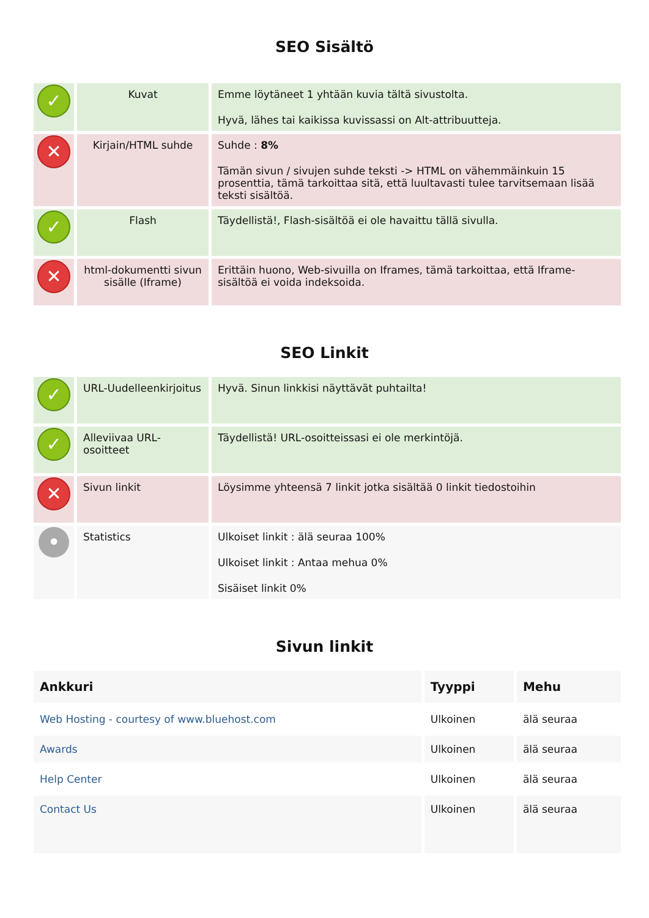SEO Sisältö
| ✓ | Kuvat | Emme löytäneet 1 yhtään kuvia tältä sivustolta. Hyvä, lähes tai kaikissa kuvissassi on Alt-attribuutteja. |
| ✕ | Kirjain/HTML suhde | Suhde : 8% Tämän sivun / sivujen suhde teksti -> HTML on vähemmäinkuin 15 prosenttia, tämä tarkoittaa sitä, että luultavasti tulee tarvitsemaan lisää teksti sisältöä. |
| ✓ | Flash | Täydellistä!, Flash-sisältöä ei ole havaittu tällä sivulla. |
| ✕ | html-dokumentti sivun sisälle (Iframe) | Erittäin huono, Web-sivuilla on Iframes, tämä tarkoittaa, että Iframe-sisältöä ei voida indeksoida. |
SEO Linkit
| ✓ | URL-Uudelleenkirjoitus | Hyvä. Sinun linkkisi näyttävät puhtailta! |
| ✓ | Alleviivaa URL-osoitteet | Täydellistä! URL-osoitteissasi ei ole merkintöjä. |
| ✕ | Sivun linkit | Löysimme yhteensä 7 linkit jotka sisältää 0 linkit tiedostoihin |
| • | Statistics | Ulkoiset linkit : älä seuraa 100% Ulkoiset linkit : Antaa mehua 0% Sisäiset linkit 0% |
Sivun linkit
| Ankkuri | Tyyppi | Mehu |
| --- | --- | --- |
| Web Hosting - courtesy of www.bluehost.com | Ulkoinen | älä seuraa |
| Awards | Ulkoinen | älä seuraa |
| Help Center | Ulkoinen | älä seuraa |
| Contact Us | Ulkoinen | älä seuraa |